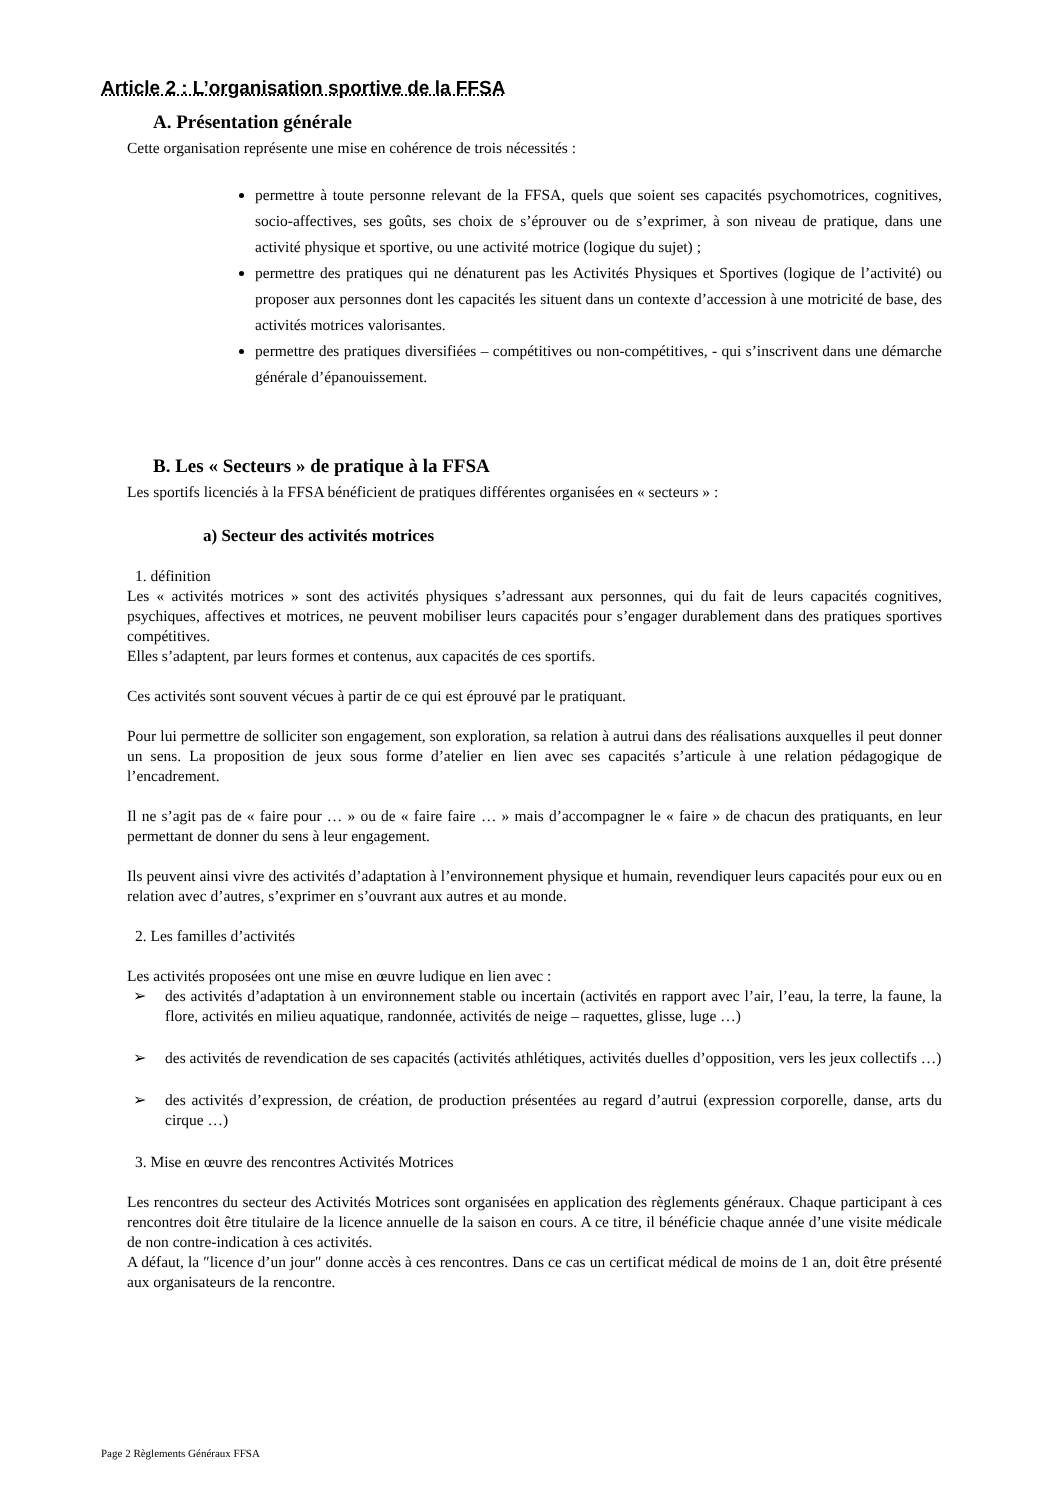Article 2 : L’organisation sportive de la FFSA
A. Présentation générale
Cette organisation représente une mise en cohérence de trois nécessités :
permettre à toute personne relevant de la FFSA, quels que soient ses capacités psychomotrices, cognitives, socio-affectives, ses goûts, ses choix de s’éprouver ou de s’exprimer, à son niveau de pratique, dans une activité physique et sportive, ou une activité motrice (logique du sujet) ;
permettre des pratiques qui ne dénaturent pas les Activités Physiques et Sportives (logique de l’activité) ou proposer aux personnes dont les capacités les situent dans un contexte d’accession à une motricité de base, des activités motrices valorisantes.
permettre des pratiques diversifiées – compétitives ou non-compétitives, - qui s’inscrivent dans une démarche générale d’épanouissement.
B. Les « Secteurs » de pratique à la FFSA
Les sportifs licenciés à la FFSA bénéficient de pratiques différentes organisées en « secteurs » :
a) Secteur des activités motrices
1. définition
Les « activités motrices » sont des activités physiques s’adressant aux personnes, qui du fait de leurs capacités cognitives, psychiques, affectives et motrices, ne peuvent mobiliser leurs capacités pour s’engager durablement dans des pratiques sportives compétitives.
Elles s’adaptent, par leurs formes et contenus, aux capacités de ces sportifs.
Ces activités sont souvent vécues à partir de ce qui est éprouvé par le pratiquant.
Pour lui permettre de solliciter son engagement, son exploration, sa relation à autrui dans des réalisations auxquelles il peut donner un sens. La proposition de jeux sous forme d’atelier en lien avec ses capacités s’articule à une relation pédagogique de l’encadrement.
Il ne s’agit pas de « faire pour … » ou de « faire faire … » mais d’accompagner le « faire » de chacun des pratiquants, en leur permettant de donner du sens à leur engagement.
Ils peuvent ainsi vivre des activités d’adaptation à l’environnement physique et humain, revendiquer leurs capacités pour eux ou en relation avec d’autres, s’exprimer en s’ouvrant aux autres et au monde.
2. Les familles d’activités
Les activités proposées ont une mise en œuvre ludique en lien avec :
➢ des activités d’adaptation à un environnement stable ou incertain (activités en rapport avec l’air, l’eau, la terre, la faune, la flore, activités en milieu aquatique, randonnée, activités de neige – raquettes, glisse, luge …)
➢ des activités de revendication de ses capacités (activités athlétiques, activités duelles d’opposition, vers les jeux collectifs …)
➢ des activités d’expression, de création, de production présentées au regard d’autrui (expression corporelle, danse, arts du cirque …)
3. Mise en œuvre des rencontres Activités Motrices
Les rencontres du secteur des Activités Motrices sont organisées en application des règlements généraux. Chaque participant à ces rencontres doit être titulaire de la licence annuelle de la saison en cours. A ce titre, il bénéficie chaque année d’une visite médicale de non contre-indication à ces activités.
A défaut, la ″licence d’un jour″ donne accès à ces rencontres. Dans ce cas un certificat médical de moins de 1 an, doit être présenté aux organisateurs de la rencontre.
Page 2 Règlements Généraux FFSA